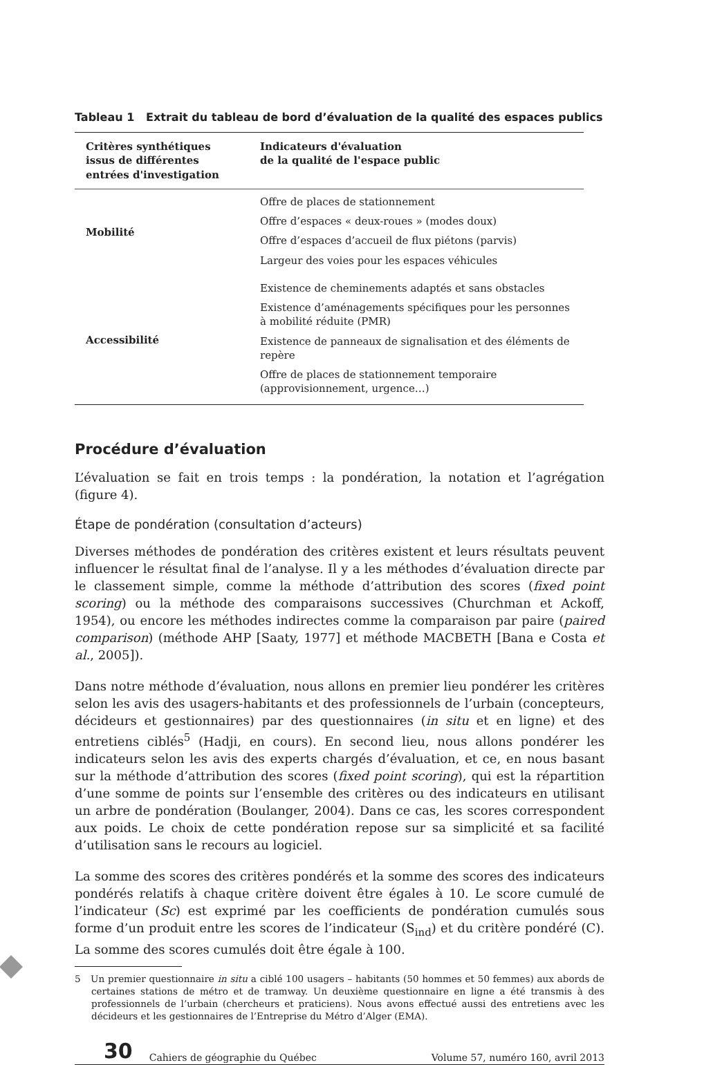Tableau 1 Extrait du tableau de bord d’évaluation de la qualité des espaces publics
| Critères synthétiques issus de différentes entrées d'investigation | Indicateurs d'évaluation de la qualité de l'espace public |
| --- | --- |
| Mobilité | Offre de places de stationnement Offre d’espaces « deux-roues » (modes doux) Offre d’espaces d’accueil de flux piétons (parvis) Largeur des voies pour les espaces véhicules |
| Accessibilité | Existence de cheminements adaptés et sans obstacles Existence d’aménagements spécifiques pour les personnes à mobilité réduite (PMR) Existence de panneaux de signalisation et des éléments de repère Offre de places de stationnement temporaire (approvisionnement, urgence…) |
Procédure d’évaluation
L’évaluation se fait en trois temps : la pondération, la notation et l’agrégation (figure 4).
Étape de pondération (consultation d’acteurs)
Diverses méthodes de pondération des critères existent et leurs résultats peuvent influencer le résultat final de l’analyse. Il y a les méthodes d’évaluation directe par le classement simple, comme la méthode d’attribution des scores (fixed point scoring) ou la méthode des comparaisons successives (Churchman et Ackoff, 1954), ou encore les méthodes indirectes comme la comparaison par paire (paired comparison) (méthode AHP [Saaty, 1977] et méthode MACBETH [Bana e Costa et al., 2005]).
Dans notre méthode d’évaluation, nous allons en premier lieu pondérer les critères selon les avis des usagers-habitants et des professionnels de l’urbain (concepteurs, décideurs et gestionnaires) par des questionnaires (in situ et en ligne) et des entretiens ciblés<sup>5</sup> (Hadji, en cours). En second lieu, nous allons pondérer les indicateurs selon les avis des experts chargés d’évaluation, et ce, en nous basant sur la méthode d’attribution des scores (fixed point scoring), qui est la répartition d’une somme de points sur l’ensemble des critères ou des indicateurs en utilisant un arbre de pondération (Boulanger, 2004). Dans ce cas, les scores correspondent aux poids. Le choix de cette pondération repose sur sa simplicité et sa facilité d’utilisation sans le recours au logiciel.
La somme des scores des critères pondérés et la somme des scores des indicateurs pondérés relatifs à chaque critère doivent être égales à 10. Le score cumulé de l’indicateur (Sc) est exprimé par les coefficients de pondération cumulés sous forme d’un produit entre les scores de l’indicateur (S<sub>ind</sub>) et du critère pondéré (C). La somme des scores cumulés doit être égale à 100.
5 Un premier questionnaire in situ a ciblé 100 usagers – habitants (50 hommes et 50 femmes) aux abords de certaines stations de métro et de tramway. Un deuxième questionnaire en ligne a été transmis à des professionnels de l’urbain (chercheurs et praticiens). Nous avons effectué aussi des entretiens avec les décideurs et les gestionnaires de l’Entreprise du Métro d’Alger (EMA).
30 Cahiers de géographie du Québec Volume 57, numéro 160, avril 2013